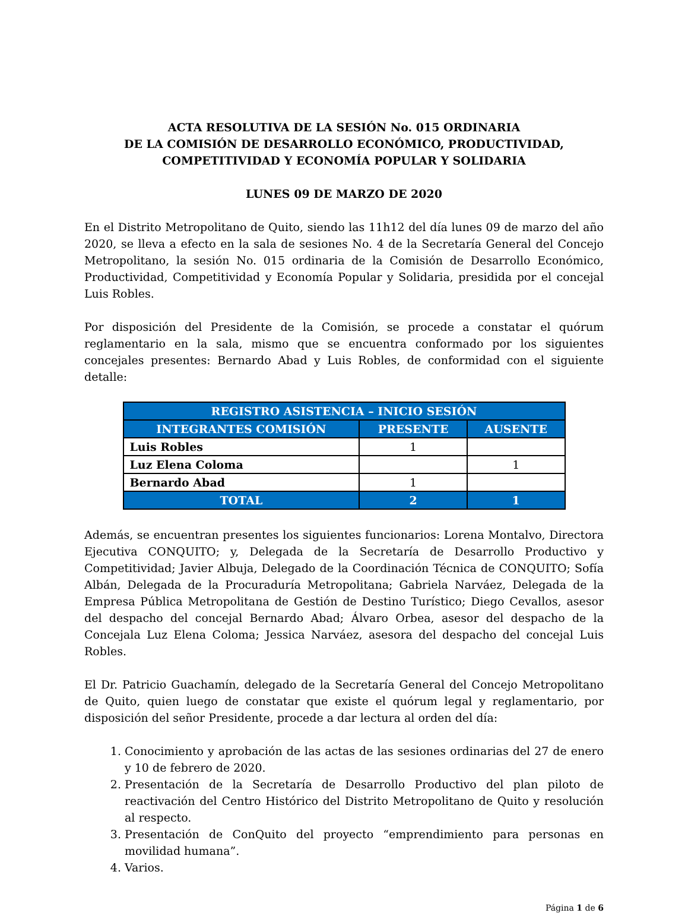ACTA RESOLUTIVA DE LA SESIÓN No. 015 ORDINARIA
DE LA COMISIÓN DE DESARROLLO ECONÓMICO, PRODUCTIVIDAD,
COMPETITIVIDAD Y ECONOMÍA POPULAR Y SOLIDARIA
LUNES 09 DE MARZO DE 2020
En el Distrito Metropolitano de Quito, siendo las 11h12 del día lunes 09 de marzo del año 2020, se lleva a efecto en la sala de sesiones No. 4 de la Secretaría General del Concejo Metropolitano, la sesión No. 015 ordinaria de la Comisión de Desarrollo Económico, Productividad, Competitividad y Economía Popular y Solidaria, presidida por el concejal Luis Robles.
Por disposición del Presidente de la Comisión, se procede a constatar el quórum reglamentario en la sala, mismo que se encuentra conformado por los siguientes concejales presentes: Bernardo Abad y Luis Robles, de conformidad con el siguiente detalle:
| REGISTRO ASISTENCIA – INICIO SESIÓN | | |
| --- | --- | --- |
| INTEGRANTES COMISIÓN | PRESENTE | AUSENTE |
| Luis Robles | 1 | |
| Luz Elena Coloma | | 1 |
| Bernardo Abad | 1 | |
| TOTAL | 2 | 1 |
Además, se encuentran presentes los siguientes funcionarios: Lorena Montalvo, Directora Ejecutiva CONQUITO; y, Delegada de la Secretaría de Desarrollo Productivo y Competitividad; Javier Albuja, Delegado de la Coordinación Técnica de CONQUITO; Sofía Albán, Delegada de la Procuraduría Metropolitana; Gabriela Narváez, Delegada de la Empresa Pública Metropolitana de Gestión de Destino Turístico; Diego Cevallos, asesor del despacho del concejal Bernardo Abad; Álvaro Orbea, asesor del despacho de la Concejala Luz Elena Coloma; Jessica Narváez, asesora del despacho del concejal Luis Robles.
El Dr. Patricio Guachamín, delegado de la Secretaría General del Concejo Metropolitano de Quito, quien luego de constatar que existe el quórum legal y reglamentario, por disposición del señor Presidente, procede a dar lectura al orden del día:
1. Conocimiento y aprobación de las actas de las sesiones ordinarias del 27 de enero y 10 de febrero de 2020.
2. Presentación de la Secretaría de Desarrollo Productivo del plan piloto de reactivación del Centro Histórico del Distrito Metropolitano de Quito y resolución al respecto.
3. Presentación de ConQuito del proyecto “emprendimiento para personas en movilidad humana”.
4. Varios.
Página 1 de 6